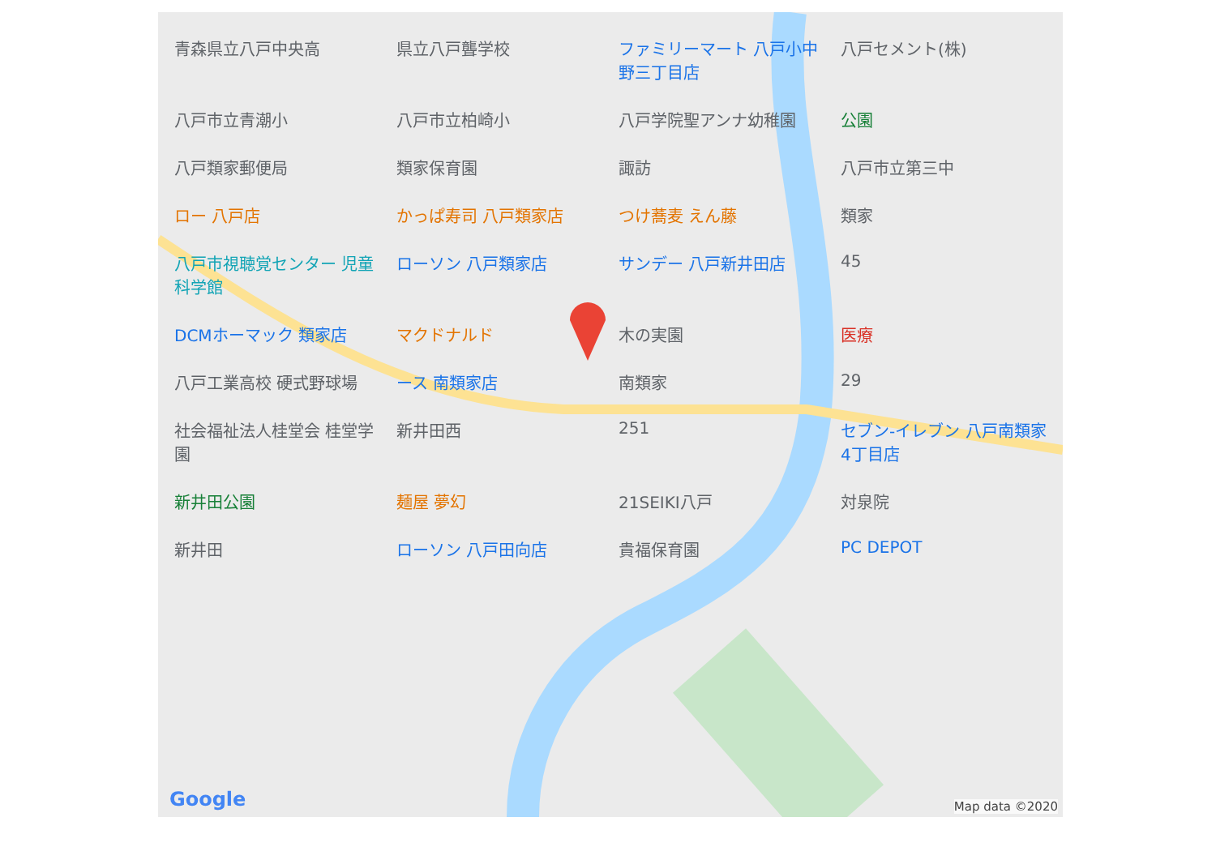青森県立八戸中央高 県立八戸聾学校 ファミリーマート 八戸小中野三丁目店 八戸セメント(株) 八戸市立青潮小 八戸市立柏崎小 八戸学院聖アンナ幼稚園 公園 八戸類家郵便局 類家保育園 諏訪 八戸市立第三中 ロー 八戸店 かっぱ寿司 八戸類家店 つけ蕎麦 えん藤 類家 八戸市視聴覚センター 児童科学館 ローソン 八戸類家店 サンデー 八戸新井田店 45 DCMホーマック 類家店 マクドナルド 木の実園 医療 八戸工業高校 硬式野球場 ース 南類家店 南類家 29 社会福祉法人桂堂会 桂堂学園 新井田西 251 セブン-イレブン 八戸南類家4丁目店 新井田公園 麺屋 夢幻 21SEIKI八戸 対泉院 新井田 ローソン 八戸田向店 貴福保育園 PC DEPOT
Google Map data ©2020